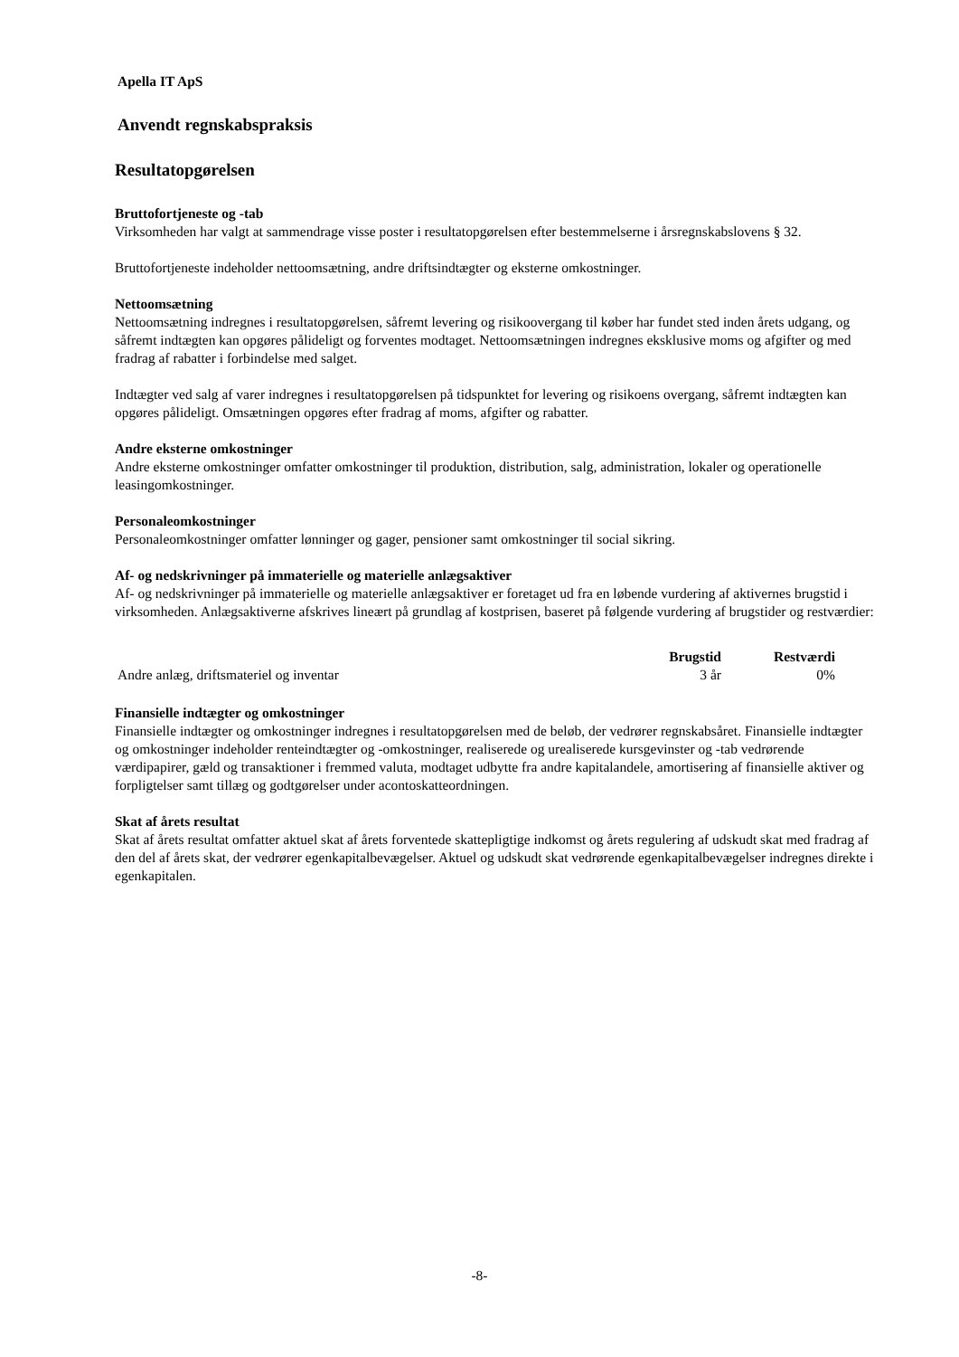Apella IT ApS
Anvendt regnskabspraksis
Resultatopgørelsen
Bruttofortjeneste og -tab
Virksomheden har valgt at sammendrage visse poster i resultatopgørelsen efter bestemmelserne i årsregnskabslovens § 32.
Bruttofortjeneste indeholder nettoomsætning, andre driftsindtægter og eksterne omkostninger.
Nettoomsætning
Nettoomsætning indregnes i resultatopgørelsen, såfremt levering og risikoovergang til køber har fundet sted inden årets udgang, og såfremt indtægten kan opgøres pålideligt og forventes modtaget. Nettoomsætningen indregnes eksklusive moms og afgifter og med fradrag af rabatter i forbindelse med salget.
Indtægter ved salg af varer indregnes i resultatopgørelsen på tidspunktet for levering og risikoens overgang, såfremt indtægten kan opgøres pålideligt. Omsætningen opgøres efter fradrag af moms, afgifter og rabatter.
Andre eksterne omkostninger
Andre eksterne omkostninger omfatter omkostninger til produktion, distribution, salg, administration, lokaler og operationelle leasingomkostninger.
Personaleomkostninger
Personaleomkostninger omfatter lønninger og gager, pensioner samt omkostninger til social sikring.
Af- og nedskrivninger på immaterielle og materielle anlægsaktiver
Af- og nedskrivninger på immaterielle og materielle anlægsaktiver er foretaget ud fra en løbende vurdering af aktivernes brugstid i virksomheden. Anlægsaktiverne afskrives lineært på grundlag af kostprisen, baseret på følgende vurdering af brugstider og restværdier:
| | Brugstid | Restværdi |
| --- | --- | --- |
| Andre anlæg, driftsmateriel og inventar | 3 år | 0% |
Finansielle indtægter og omkostninger
Finansielle indtægter og omkostninger indregnes i resultatopgørelsen med de beløb, der vedrører regnskabsåret. Finansielle indtægter og omkostninger indeholder renteindtægter og -omkostninger, realiserede og urealiserede kursgevinster og -tab vedrørende værdipapirer, gæld og transaktioner i fremmed valuta, modtaget udbytte fra andre kapitalandele, amortisering af finansielle aktiver og forpligtelser samt tillæg og godtgørelser under acontoskatteordningen.
Skat af årets resultat
Skat af årets resultat omfatter aktuel skat af årets forventede skattepligtige indkomst og årets regulering af udskudt skat med fradrag af den del af årets skat, der vedrører egenkapitalbevægelser. Aktuel og udskudt skat vedrørende egenkapitalbevægelser indregnes direkte i egenkapitalen.
-8-